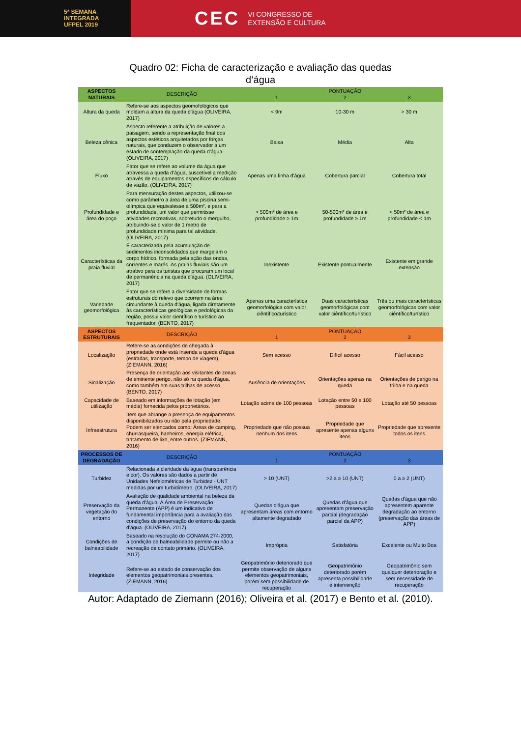5ª SEMANA
INTEGRADA
UFPEL 2019
CEC VI CONGRESSO DE
EXTENSÃO E CULTURA
Quadro 02: Ficha de caracterização e avaliação das quedas
d’água
| ASPECTOS NATURAIS | DESCRIÇÃO | 1 | PONTUAÇÃO 2 | 3 |
| --- | --- | --- | --- | --- |
| Altura da queda | Refere-se aos aspectos geomofológicos que moldam a altura da queda d'água (OLIVEIRA, 2017) | < 9m | 10-30 m | > 30 m |
| Beleza cênica | Aspecto referente a atribuição de valores a paisagem, sendo a representação final dos aspectos estéticos arquitetados por forças naturais, que conduzem o observador a um estado de contemplação da queda d'água. (OLIVEIRA, 2017) | Baixa | Média | Alta |
| Fluxo | Fator que se refere ao volume da água que atravessa a queda d'água, suscetível a medição através de equipamentos específicos de cálculo de vazão. (OLIVEIRA, 2017) | Apenas uma linha d'água | Cobertura parcial | Cobertura total |
| Profundidade e área do poço | Para mensuração destes aspectos, utilizou-se como parâmetro a área de uma piscina semi-olímpica que equivalesse a 500m², e para a profundidade, um valor que permitisse atividades recreativas, sobretudo o mergulho, atribuindo-se o valor de 1 metro de profundidade mínima para tal atividade. (OLIVEIRA, 2017) | > 500m² de área e profundidade ≥ 1m | 50-500m² de área e profundidade ≥ 1m | < 50m² de área e profundidade < 1m |
| Características da praia fluvial | É caracterizada pela acumulação de sedimentos inconsolidados que margeiam o corpo hídrico, formada pela ação das ondas, correntes e marés. As praias fluviais são um atrativo para os turistas que procuram um local de permanência na queda d'água. (OLIVEIRA, 2017) | Inexistente | Existente pontualmente | Existente em grande extensão |
| Variedade geomorfológica | Fator que se refere a diversidade de formas estruturais do relevo que ocorrem na área circundante à queda d'água, ligada diretamente às características geológicas e pedológicas da região, possui valor científico e turístico ao frequentador. (BENTO, 2017) | Apenas uma característica geomorfológica com valor ciêntífico/turístico | Duas características geomorfológicas com valor ciêntífico/turístico | Três ou mais características geomorfológicas com valor ciêntífico/turístico |
| ASPECTOS ESTRUTURAIS | DESCRIÇÃO | 1 | PONTUAÇÃO 2 | 3 |
| Localização | Refere-se as condições de chegada à propriedade onde está inserida a queda d'água (estradas, transporte, tempo de viagem). (ZIEMANN, 2016) | Sem acesso | Difícil acesso | Fácil acesso |
| Sinalização | Presença de orientação aos visitantes de zonas de eminente perigo, não só na queda d'água, como também em suas trilhas de acesso. (BENTO, 2017) | Ausência de orientações | Orientações apenas na queda | Orientações de perigo na trilha e na queda |
| Capacidade de utilização | Baseado em informações de lotação (em média) fornecida pelos proprietários. | Lotação acima de 100 pessoas | Lotação entre 50 e 100 pessoas | Lotação até 50 pessoas |
| Infraestrutura | Item que abrange a presença de equipamentos disponibilizados ou não pela propriedade. Podem ser elencados como: Áreas de camping, churrasqueira, banheiros, energia elétrica, tratamento de lixo, entre outros. (ZIEMANN, 2016) | Propriedade que não possua nenhum dos itens | Propriedade que apresente apenas alguns itens | Propriedade que apresente todos os itens |
| PROCESSOS DE DEGRADAÇÃO | DESCRIÇÃO | 1 | PONTUAÇÃO 2 | 3 |
| Turbidez | Relacionada a claridade da água (transparência e cor). Os valores são dados a partir de Unidades Nefelométricas de Turbidez - UNT medidas por um turbidímetro. (OLIVEIRA, 2017) | > 10 (UNT) | >2 a ≥ 10 (UNT) | 0 a ≥ 2 (UNT) |
| Preservação da vegetação do entorno | Avaliação de qualidade ambiental na beleza da queda d'água. A Área de Preservação Permanente (APP) é um indicativo de fundamental importância para a avaliação das condições de preservação do entorno da queda d'água. (OLIVEIRA, 2017) | Quedas d'água que apresentam áreas com entorno altamente degradado | Quedas d'água que apresentam preservação parcial (degradação parcial da APP) | Quedas d’água que não apresentem aparente degradação ao entorno (preservação das áreas de APP) |
| Condições de balneabilidade | Baseado na resolução do CONAMA 274-2000, a condição de balneabilidade permite ou não a recreação de contato primário. (OLIVEIRA, 2017) | Imprópria | Satisfatória | Excelente ou Muito Boa |
| Integridade | Refere-se ao estado de conservação dos elementos geopatrimoniais presentes. (ZIEMANN, 2016) | Geopatrimônio deteriorado que permite observação de alguns elementos geopatrimoniais, porém sem possibilidade de recuperação | Geopatrimônio deteriorado porém apresenta possibilidade e intervenção | Geopatrimônio sem qualquer deterioração e sem necessidade de recuperação |
Autor: Adaptado de Ziemann (2016); Oliveira et al. (2017) e Bento et al. (2010).